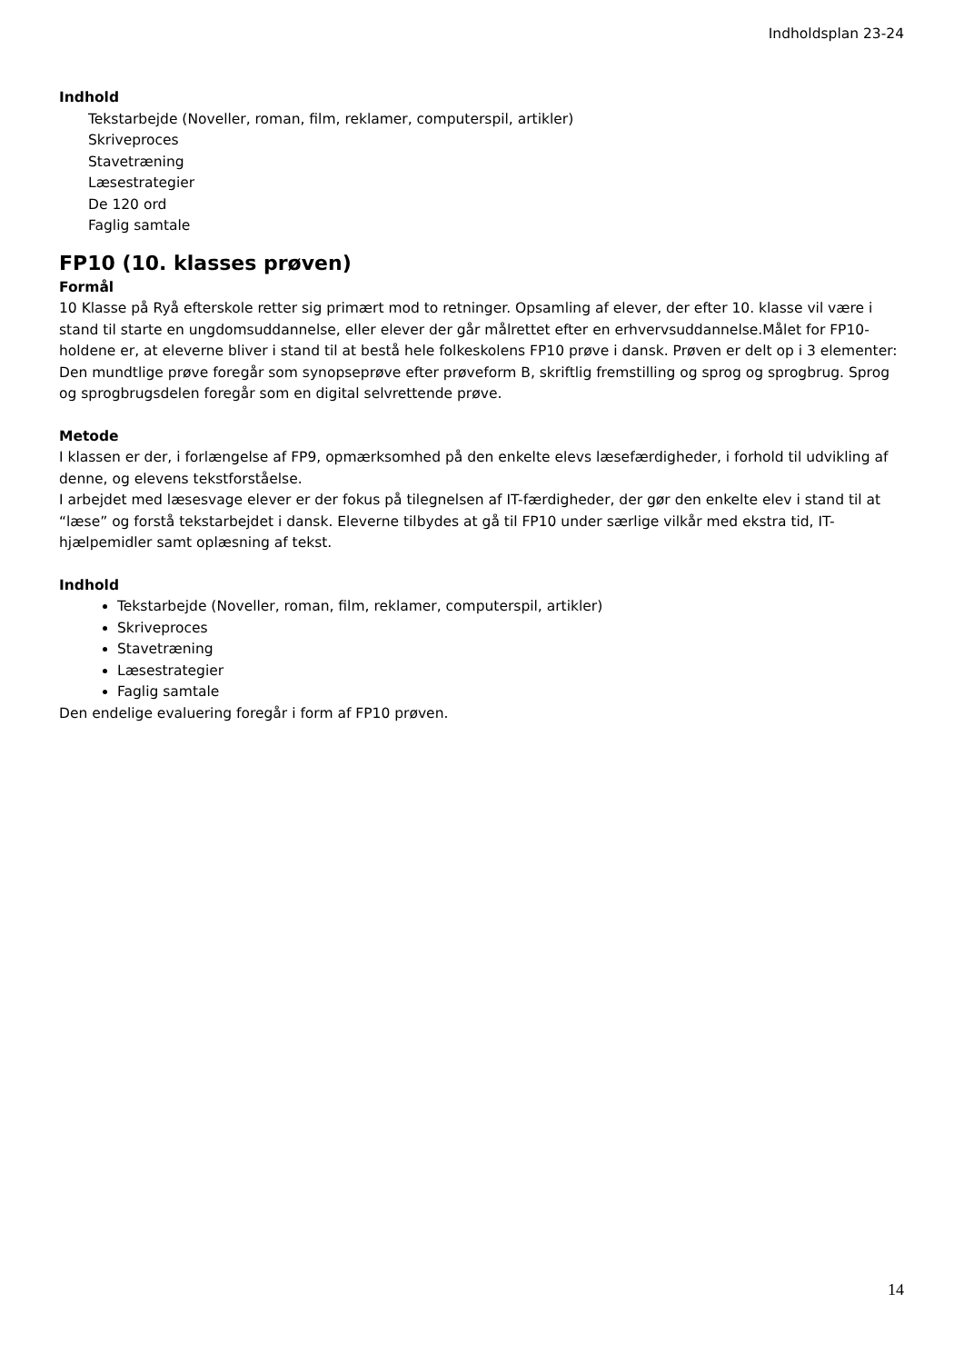Indholdsplan 23-24
Indhold
Tekstarbejde (Noveller, roman, film, reklamer, computerspil, artikler)
Skriveproces
Stavetræning
Læsestrategier
De 120 ord
Faglig samtale
FP10 (10. klasses prøven)
Formål
10 Klasse på Ryå efterskole retter sig primært mod to retninger. Opsamling af elever, der efter 10. klasse vil være i stand til starte en ungdomsuddannelse, eller elever der går målrettet efter en erhvervsuddannelse.Målet for FP10-holdene er, at eleverne bliver i stand til at bestå hele folkeskolens FP10 prøve i dansk. Prøven er delt op i 3 elementer: Den mundtlige prøve foregår som synopseprøve efter prøveform B, skriftlig fremstilling og sprog og sprogbrug. Sprog og sprogbrugsdelen foregår som en digital selvrettende prøve.
Metode
I klassen er der, i forlængelse af FP9, opmærksomhed på den enkelte elevs læsefærdigheder, i forhold til udvikling af denne, og elevens tekstforståelse.
I arbejdet med læsesvage elever er der fokus på tilegnelsen af IT-færdigheder, der gør den enkelte elev i stand til at “læse” og forstå tekstarbejdet i dansk. Eleverne tilbydes at gå til FP10 under særlige vilkår med ekstra tid, IT-hjælpemidler samt oplæsning af tekst.
Indhold
Tekstarbejde (Noveller, roman, film, reklamer, computerspil, artikler)
Skriveproces
Stavetræning
Læsestrategier
Faglig samtale
Den endelige evaluering foregår i form af FP10 prøven.
14